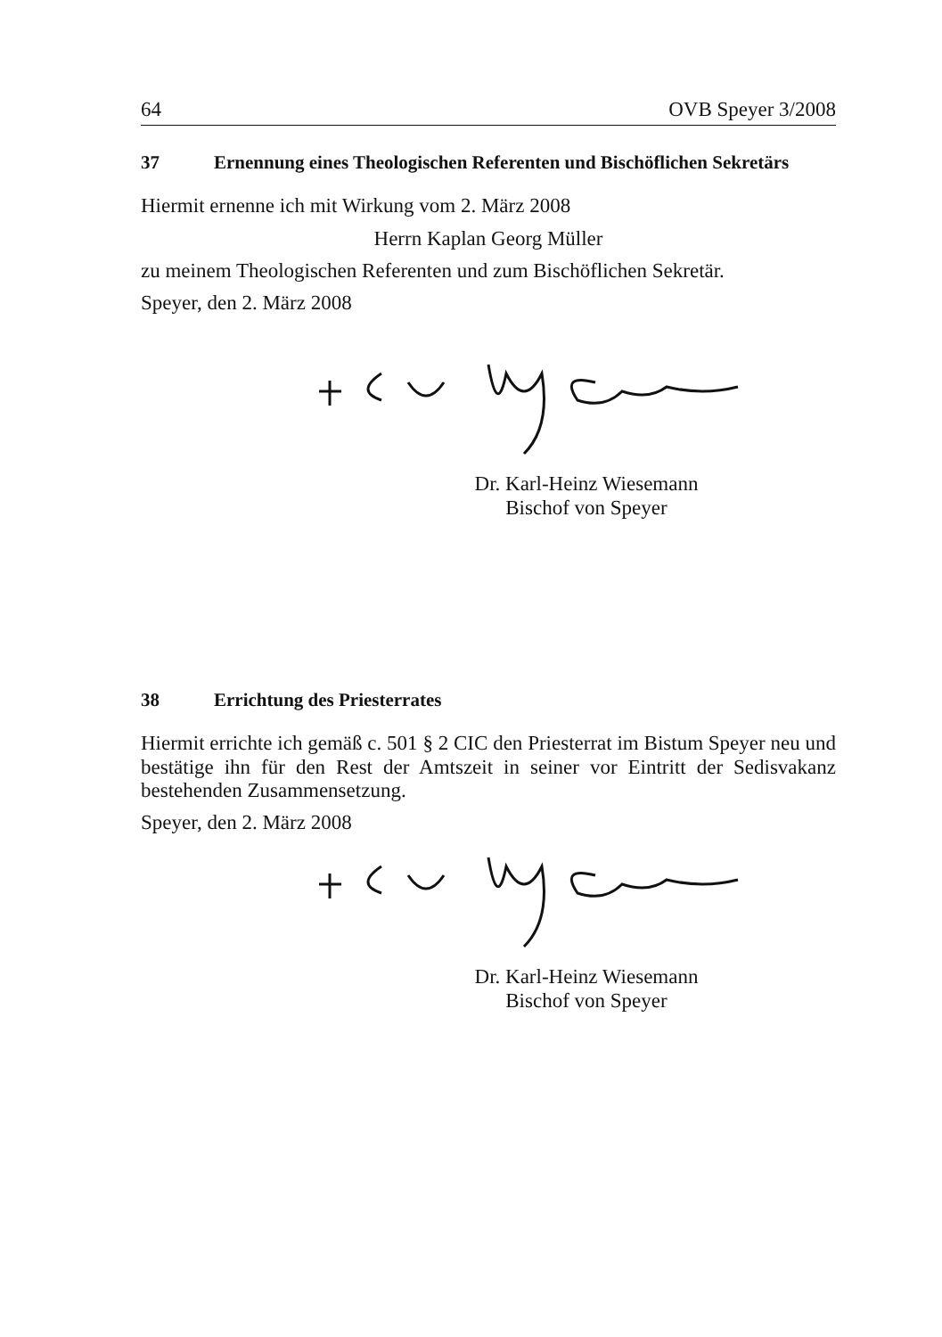64 OVB Speyer 3/2008
37 Ernennung eines Theologischen Referenten und Bischöflichen Sekretärs
Hiermit ernenne ich mit Wirkung vom 2. März 2008
Herrn Kaplan Georg Müller
zu meinem Theologischen Referenten und zum Bischöflichen Sekretär.
Speyer, den 2. März 2008
Dr. Karl-Heinz Wiesemann
Bischof von Speyer
38 Errichtung des Priesterrates
Hiermit errichte ich gemäß c. 501 § 2 CIC den Priesterrat im Bistum Speyer neu und bestätige ihn für den Rest der Amtszeit in seiner vor Eintritt der Sedisvakanz bestehenden Zusammensetzung.
Speyer, den 2. März 2008
Dr. Karl-Heinz Wiesemann
Bischof von Speyer